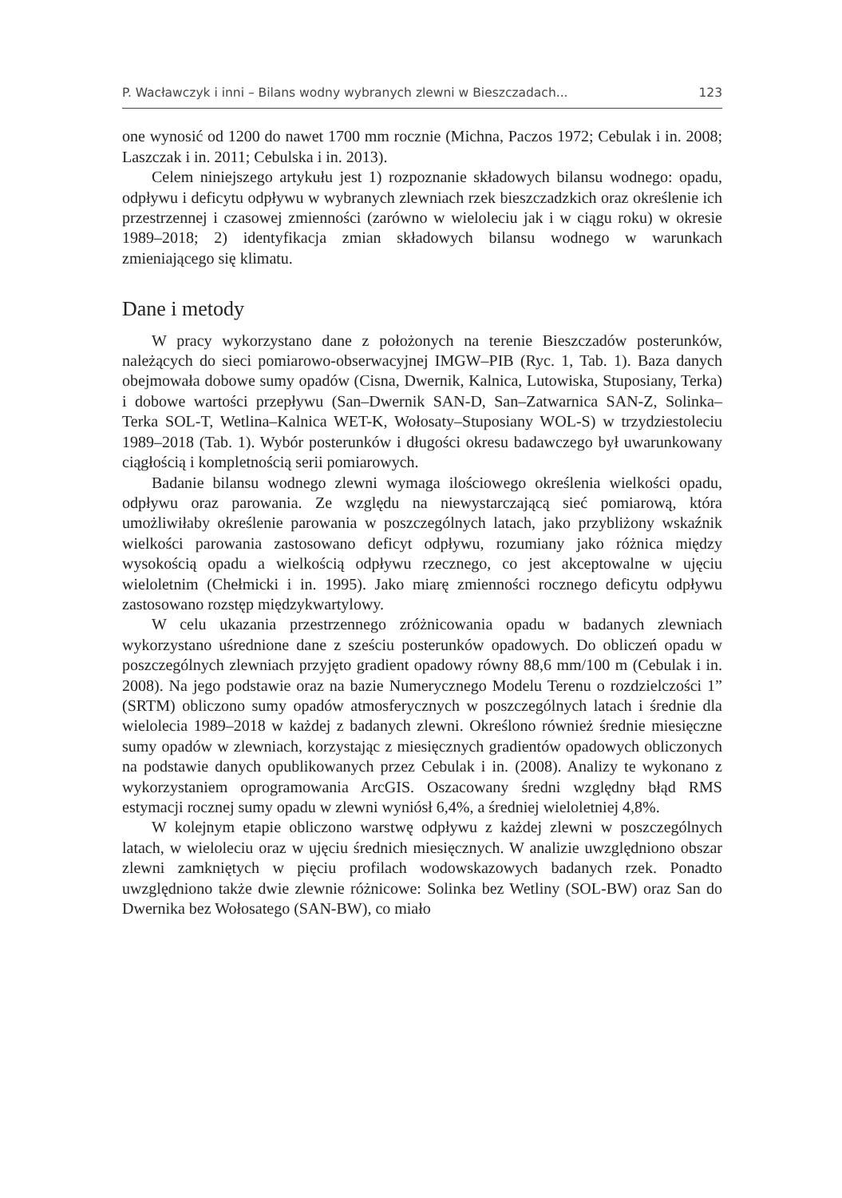P. Wacławczyk i inni – Bilans wodny wybranych zlewni w Bieszczadach... 123
one wynosić od 1200 do nawet 1700 mm rocznie (Michna, Paczos 1972; Cebulak i in. 2008; Laszczak i in. 2011; Cebulska i in. 2013).
Celem niniejszego artykułu jest 1) rozpoznanie składowych bilansu wodnego: opadu, odpływu i deficytu odpływu w wybranych zlewniach rzek bieszczadzkich oraz określenie ich przestrzennej i czasowej zmienności (zarówno w wieloleciu jak i w ciągu roku) w okresie 1989–2018; 2) identyfikacja zmian składowych bilansu wodnego w warunkach zmieniającego się klimatu.
Dane i metody
W pracy wykorzystano dane z położonych na terenie Bieszczadów posterunków, należących do sieci pomiarowo-obserwacyjnej IMGW–PIB (Ryc. 1, Tab. 1). Baza danych obejmowała dobowe sumy opadów (Cisna, Dwernik, Kalnica, Lutowiska, Stuposiany, Terka) i dobowe wartości przepływu (San–Dwernik SAN-D, San–Zatwarnica SAN-Z, Solinka–Terka SOL-T, Wetlina–Kalnica WET-K, Wołosaty–Stuposiany WOL-S) w trzydziestoleciu 1989–2018 (Tab. 1). Wybór posterunków i długości okresu badawczego był uwarunkowany ciągłością i kompletnością serii pomiarowych.
Badanie bilansu wodnego zlewni wymaga ilościowego określenia wielkości opadu, odpływu oraz parowania. Ze względu na niewystarczającą sieć pomiarową, która umożliwiłaby określenie parowania w poszczególnych latach, jako przybliżony wskaźnik wielkości parowania zastosowano deficyt odpływu, rozumiany jako różnica między wysokością opadu a wielkością odpływu rzecznego, co jest akceptowalne w ujęciu wieloletnim (Chełmicki i in. 1995). Jako miarę zmienności rocznego deficytu odpływu zastosowano rozstęp międzykwartylowy.
W celu ukazania przestrzennego zróżnicowania opadu w badanych zlewniach wykorzystano uśrednione dane z sześciu posterunków opadowych. Do obliczeń opadu w poszczególnych zlewniach przyjęto gradient opadowy równy 88,6 mm/100 m (Cebulak i in. 2008). Na jego podstawie oraz na bazie Numerycznego Modelu Terenu o rozdzielczości 1” (SRTM) obliczono sumy opadów atmosferycznych w poszczególnych latach i średnie dla wielolecia 1989–2018 w każdej z badanych zlewni. Określono również średnie miesięczne sumy opadów w zlewniach, korzystając z miesięcznych gradientów opadowych obliczonych na podstawie danych opublikowanych przez Cebulak i in. (2008). Analizy te wykonano z wykorzystaniem oprogramowania ArcGIS. Oszacowany średni względny błąd RMS estymacji rocznej sumy opadu w zlewni wyniósł 6,4%, a średniej wieloletniej 4,8%.
W kolejnym etapie obliczono warstwę odpływu z każdej zlewni w poszczególnych latach, w wieloleciu oraz w ujęciu średnich miesięcznych. W analizie uwzględniono obszar zlewni zamkniętych w pięciu profilach wodowskazowych badanych rzek. Ponadto uwzględniono także dwie zlewnie różnicowe: Solinka bez Wetliny (SOL-BW) oraz San do Dwernika bez Wołosatego (SAN-BW), co miało